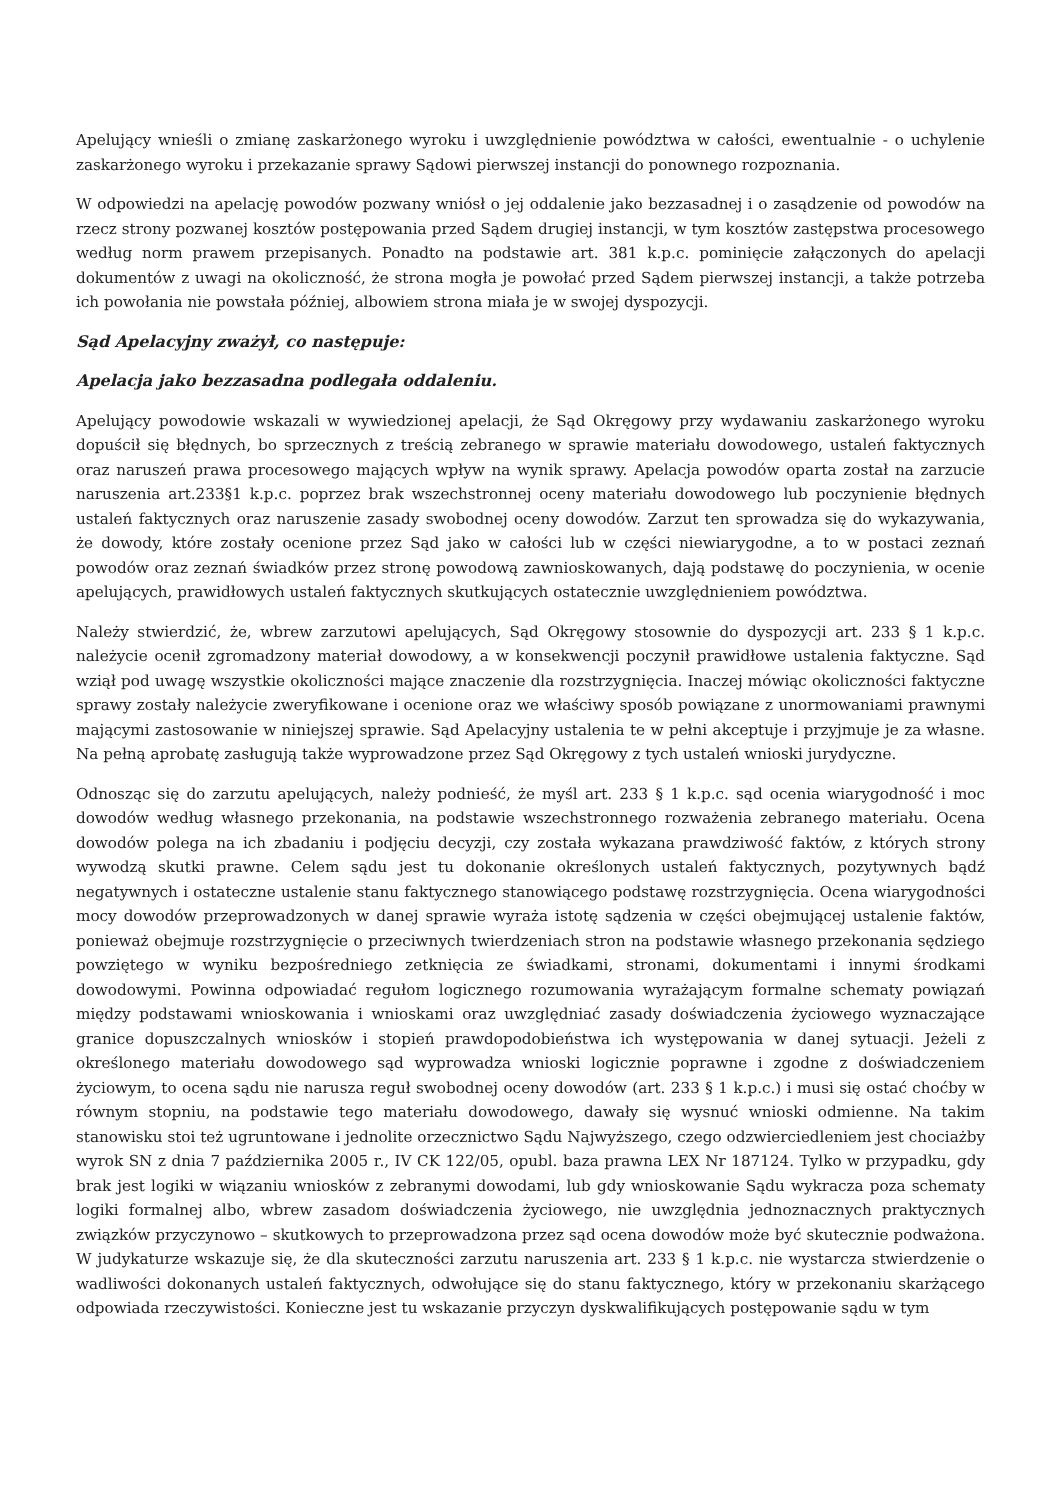Apelujący wnieśli o zmianę zaskarżonego wyroku i uwzględnienie powództwa w całości, ewentualnie - o uchylenie zaskarżonego wyroku i przekazanie sprawy Sądowi pierwszej instancji do ponownego rozpoznania.
W odpowiedzi na apelację powodów pozwany wniósł o jej oddalenie jako bezzasadnej i o zasądzenie od powodów na rzecz strony pozwanej kosztów postępowania przed Sądem drugiej instancji, w tym kosztów zastępstwa procesowego według norm prawem przepisanych. Ponadto na podstawie art. 381 k.p.c. pominięcie załączonych do apelacji dokumentów z uwagi na okoliczność, że strona mogła je powołać przed Sądem pierwszej instancji, a także potrzeba ich powołania nie powstała później, albowiem strona miała je w swojej dyspozycji.
Sąd Apelacyjny zważył, co następuje:
Apelacja jako bezzasadna podlegała oddaleniu.
Apelujący powodowie wskazali w wywiedzionej apelacji, że Sąd Okręgowy przy wydawaniu zaskarżonego wyroku dopuścił się błędnych, bo sprzecznych z treścią zebranego w sprawie materiału dowodowego, ustaleń faktycznych oraz naruszeń prawa procesowego mających wpływ na wynik sprawy. Apelacja powodów oparta został na zarzucie naruszenia art.233§1 k.p.c. poprzez brak wszechstronnej oceny materiału dowodowego lub poczynienie błędnych ustaleń faktycznych oraz naruszenie zasady swobodnej oceny dowodów. Zarzut ten sprowadza się do wykazywania, że dowody, które zostały ocenione przez Sąd jako w całości lub w części niewiarygodne, a to w postaci zeznań powodów oraz zeznań świadków przez stronę powodową zawnioskowanych, dają podstawę do poczynienia, w ocenie apelujących, prawidłowych ustaleń faktycznych skutkujących ostatecznie uwzględnieniem powództwa.
Należy stwierdzić, że, wbrew zarzutowi apelujących, Sąd Okręgowy stosownie do dyspozycji art. 233 § 1 k.p.c. należycie ocenił zgromadzony materiał dowodowy, a w konsekwencji poczynił prawidłowe ustalenia faktyczne. Sąd wziął pod uwagę wszystkie okoliczności mające znaczenie dla rozstrzygnięcia. Inaczej mówiąc okoliczności faktyczne sprawy zostały należycie zweryfikowane i ocenione oraz we właściwy sposób powiązane z unormowaniami prawnymi mającymi zastosowanie w niniejszej sprawie. Sąd Apelacyjny ustalenia te w pełni akceptuje i przyjmuje je za własne. Na pełną aprobatę zasługują także wyprowadzone przez Sąd Okręgowy z tych ustaleń wnioski jurydyczne.
Odnosząc się do zarzutu apelujących, należy podnieść, że myśl art. 233 § 1 k.p.c. sąd ocenia wiarygodność i moc dowodów według własnego przekonania, na podstawie wszechstronnego rozważenia zebranego materiału. Ocena dowodów polega na ich zbadaniu i podjęciu decyzji, czy została wykazana prawdziwość faktów, z których strony wywodzą skutki prawne. Celem sądu jest tu dokonanie określonych ustaleń faktycznych, pozytywnych bądź negatywnych i ostateczne ustalenie stanu faktycznego stanowiącego podstawę rozstrzygnięcia. Ocena wiarygodności mocy dowodów przeprowadzonych w danej sprawie wyraża istotę sądzenia w części obejmującej ustalenie faktów, ponieważ obejmuje rozstrzygnięcie o przeciwnych twierdzeniach stron na podstawie własnego przekonania sędziego powziętego w wyniku bezpośredniego zetknięcia ze świadkami, stronami, dokumentami i innymi środkami dowodowymi. Powinna odpowiadać regułom logicznego rozumowania wyrażającym formalne schematy powiązań między podstawami wnioskowania i wnioskami oraz uwzględniać zasady doświadczenia życiowego wyznaczające granice dopuszczalnych wniosków i stopień prawdopodobieństwa ich występowania w danej sytuacji. Jeżeli z określonego materiału dowodowego sąd wyprowadza wnioski logicznie poprawne i zgodne z doświadczeniem życiowym, to ocena sądu nie narusza reguł swobodnej oceny dowodów (art. 233 § 1 k.p.c.) i musi się ostać choćby w równym stopniu, na podstawie tego materiału dowodowego, dawały się wysnuć wnioski odmienne. Na takim stanowisku stoi też ugruntowane i jednolite orzecznictwo Sądu Najwyższego, czego odzwierciedleniem jest chociażby wyrok SN z dnia 7 października 2005 r., IV CK 122/05, opubl. baza prawna LEX Nr 187124. Tylko w przypadku, gdy brak jest logiki w wiązaniu wniosków z zebranymi dowodami, lub gdy wnioskowanie Sądu wykracza poza schematy logiki formalnej albo, wbrew zasadom doświadczenia życiowego, nie uwzględnia jednoznacznych praktycznych związków przyczynowo – skutkowych to przeprowadzona przez sąd ocena dowodów może być skutecznie podważona. W judykaturze wskazuje się, że dla skuteczności zarzutu naruszenia art. 233 § 1 k.p.c. nie wystarcza stwierdzenie o wadliwości dokonanych ustaleń faktycznych, odwołujące się do stanu faktycznego, który w przekonaniu skarżącego odpowiada rzeczywistości. Konieczne jest tu wskazanie przyczyn dyskwalifikujących postępowanie sądu w tym